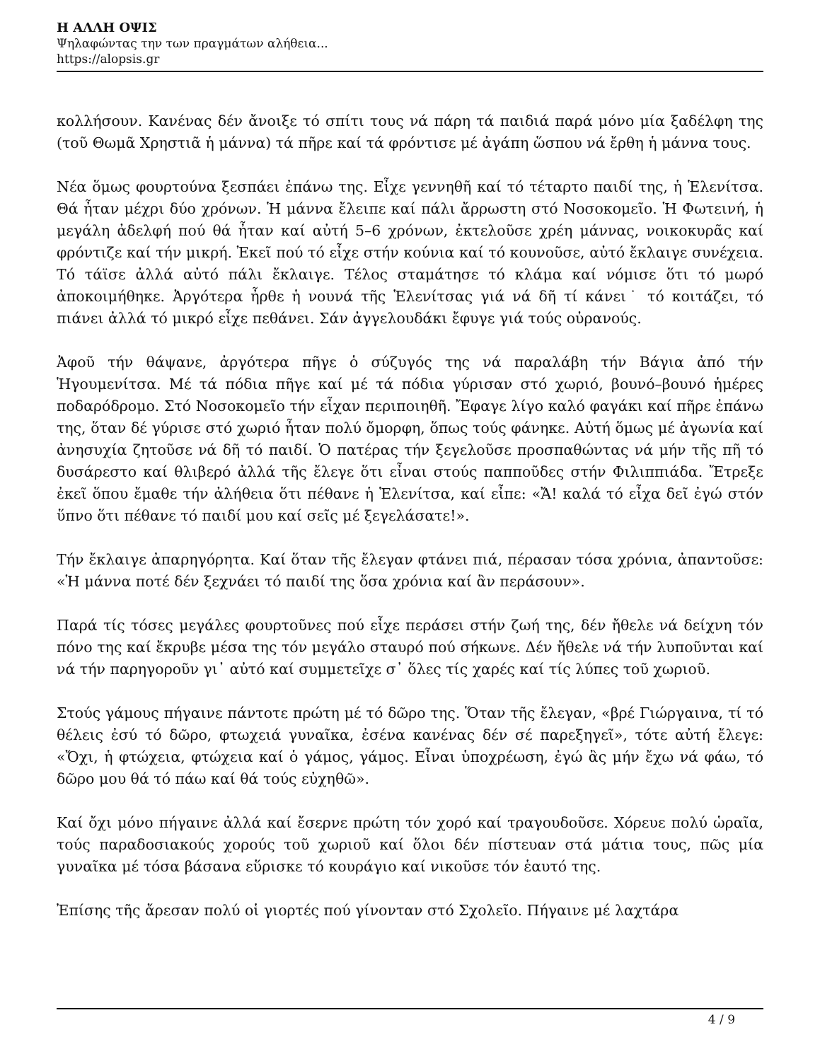Η ΑΛΛΗ ΟΨΙΣ
Ψηλαφώντας την των πραγμάτων αλήθεια...
https://alopsis.gr
κολλήσουν. Κανένας δέν ἄνοιξε τό σπίτι τους νά πάρη τά παιδιά παρά μόνο μία ξαδέλφη της (τοῦ Θωμᾶ Χρηστιᾶ ἡ μάννα) τά πῆρε καί τά φρόντισε μέ ἀγάπη ὥσπου νά ἔρθη ἡ μάννα τους.
Νέα ὅμως φουρτούνα ξεσπάει ἐπάνω της. Εἶχε γεννηθῆ καί τό τέταρτο παιδί της, ἡ Ἑλενίτσα. Θά ἦταν μέχρι δύο χρόνων. Ἡ μάννα ἔλειπε καί πάλι ἄρρωστη στό Νοσοκομεῖο. Ἡ Φωτεινή, ἡ μεγάλη ἀδελφή πού θά ἦταν καί αὐτή 5–6 χρόνων, ἐκτελοῦσε χρέη μάννας, νοικοκυρᾶς καί φρόντιζε καί τήν μικρή. Ἐκεῖ πού τό εἶχε στήν κούνια καί τό κουνοῦσε, αὐτό ἔκλαιγε συνέχεια. Τό τάϊσε ἀλλά αὐτό πάλι ἔκλαιγε. Τέλος σταμάτησε τό κλάμα καί νόμισε ὅτι τό μωρό ἀποκοιμήθηκε. Ἀργότερα ἦρθε ἡ νουνά τῆς Ἑλενίτσας γιά νά δῆ τί κάνει˙ τό κοιτάζει, τό πιάνει ἀλλά τό μικρό εἶχε πεθάνει. Σάν ἀγγελουδάκι ἔφυγε γιά τούς οὐρανούς.
Ἀφοῦ τήν θάψανε, ἀργότερα πῆγε ὁ σύζυγός της νά παραλάβη τήν Βάγια ἀπό τήν Ἡγουμενίτσα. Μέ τά πόδια πῆγε καί μέ τά πόδια γύρισαν στό χωριό, βουνό–βουνό ἡμέρες ποδαρόδρομο. Στό Νοσοκομεῖο τήν εἶχαν περιποιηθῆ. Ἔφαγε λίγο καλό φαγάκι καί πῆρε ἐπάνω της, ὅταν δέ γύρισε στό χωριό ἦταν πολύ ὄμορφη, ὅπως τούς φάνηκε. Αὐτή ὅμως μέ ἀγωνία καί ἀνησυχία ζητοῦσε νά δῆ τό παιδί. Ὁ πατέρας τήν ξεγελοῦσε προσπαθώντας νά μήν τῆς πῆ τό δυσάρεστο καί θλιβερό ἀλλά τῆς ἔλεγε ὅτι εἶναι στούς παπποῦδες στήν Φιλιππιάδα. Ἔτρεξε ἐκεῖ ὅπου ἔμαθε τήν ἀλήθεια ὅτι πέθανε ἡ Ἑλενίτσα, καί εἶπε: «Ἄ! καλά τό εἶχα δεῖ ἐγώ στόν ὕπνο ὅτι πέθανε τό παιδί μου καί σεῖς μέ ξεγελάσατε!».
Τήν ἔκλαιγε ἀπαρηγόρητα. Καί ὅταν τῆς ἔλεγαν φτάνει πιά, πέρασαν τόσα χρόνια, ἀπαντοῦσε: «Ἡ μάννα ποτέ δέν ξεχνάει τό παιδί της ὅσα χρόνια καί ἂν περάσουν».
Παρά τίς τόσες μεγάλες φουρτοῦνες πού εἶχε περάσει στήν ζωή της, δέν ἤθελε νά δείχνη τόν πόνο της καί ἔκρυβε μέσα της τόν μεγάλο σταυρό πού σήκωνε. Δέν ἤθελε νά τήν λυποῦνται καί νά τήν παρηγοροῦν γι᾿ αὐτό καί συμμετεῖχε σ᾿ ὅλες τίς χαρές καί τίς λύπες τοῦ χωριοῦ.
Στούς γάμους πήγαινε πάντοτε πρώτη μέ τό δῶρο της. Ὅταν τῆς ἔλεγαν, «βρέ Γιώργαινα, τί τό θέλεις ἐσύ τό δῶρο, φτωχειά γυναῖκα, ἐσένα κανένας δέν σέ παρεξηγεῖ», τότε αὐτή ἔλεγε: «Ὄχι, ἡ φτώχεια, φτώχεια καί ὁ γάμος, γάμος. Εἶναι ὑποχρέωση, ἐγώ ἂς μήν ἔχω νά φάω, τό δῶρο μου θά τό πάω καί θά τούς εὐχηθῶ».
Καί ὄχι μόνο πήγαινε ἀλλά καί ἔσερνε πρώτη τόν χορό καί τραγουδοῦσε. Χόρευε πολύ ὡραῖα, τούς παραδοσιακούς χορούς τοῦ χωριοῦ καί ὅλοι δέν πίστευαν στά μάτια τους, πῶς μία γυναῖκα μέ τόσα βάσανα εὕρισκε τό κουράγιο καί νικοῦσε τόν ἑαυτό της.
Ἐπίσης τῆς ἄρεσαν πολύ οἱ γιορτές πού γίνονταν στό Σχολεῖο. Πήγαινε μέ λαχτάρα
4 / 9